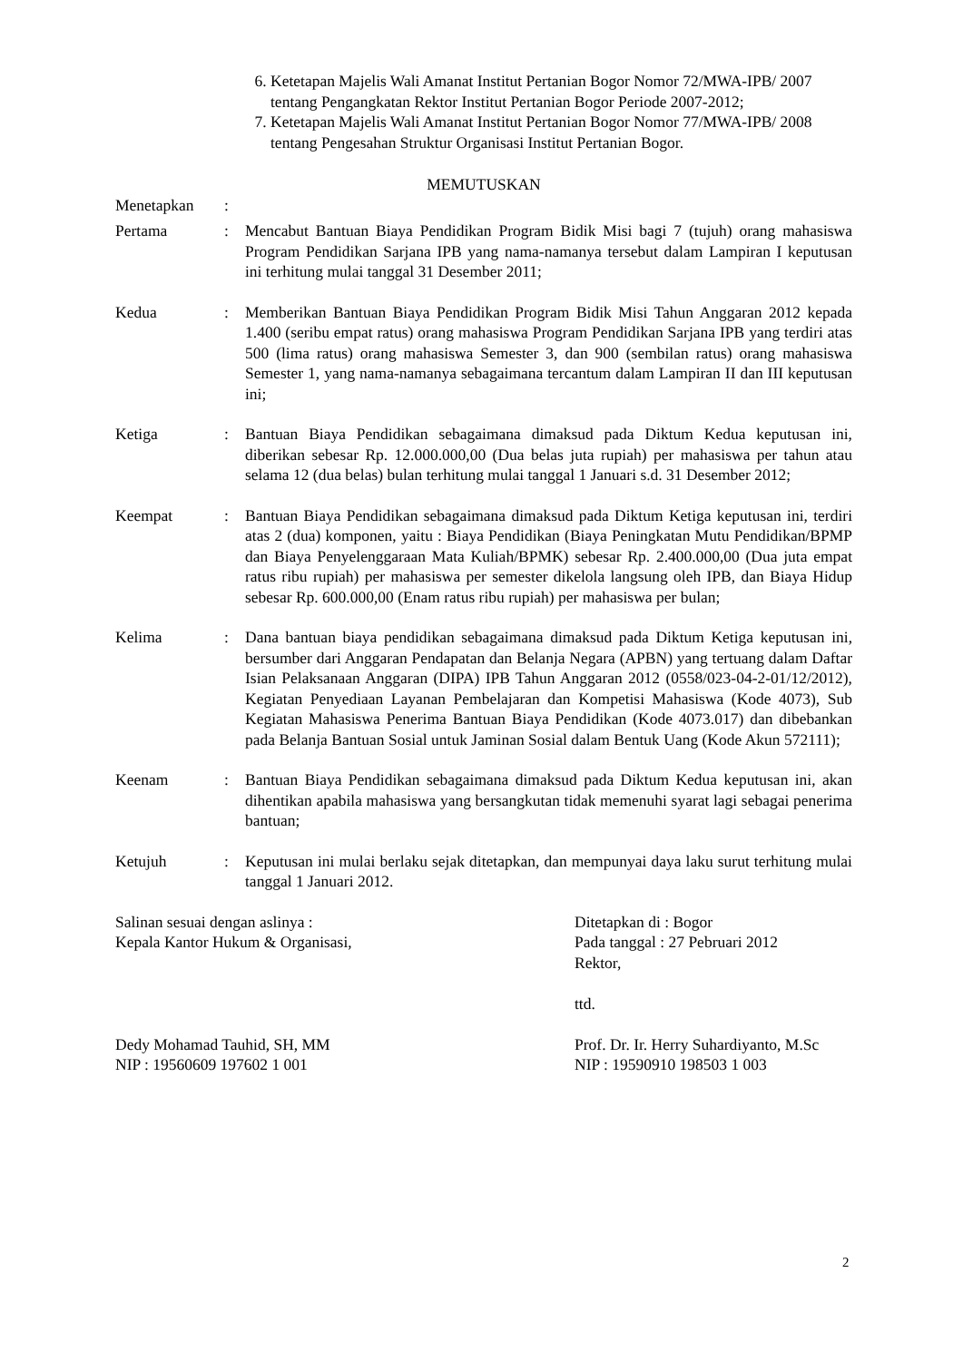6. Ketetapan Majelis Wali Amanat Institut Pertanian Bogor Nomor 72/MWA-IPB/ 2007 tentang Pengangkatan Rektor Institut Pertanian Bogor Periode 2007-2012;
7. Ketetapan Majelis Wali Amanat Institut Pertanian Bogor Nomor 77/MWA-IPB/ 2008 tentang Pengesahan Struktur Organisasi Institut Pertanian Bogor.
MEMUTUSKAN
Menetapkan :
Pertama : Mencabut Bantuan Biaya Pendidikan Program Bidik Misi bagi 7 (tujuh) orang mahasiswa Program Pendidikan Sarjana IPB yang nama-namanya tersebut dalam Lampiran I keputusan ini terhitung mulai tanggal 31 Desember 2011;
Kedua : Memberikan Bantuan Biaya Pendidikan Program Bidik Misi Tahun Anggaran 2012 kepada 1.400 (seribu empat ratus) orang mahasiswa Program Pendidikan Sarjana IPB yang terdiri atas 500 (lima ratus) orang mahasiswa Semester 3, dan 900 (sembilan ratus) orang mahasiswa Semester 1, yang nama-namanya sebagaimana tercantum dalam Lampiran II dan III keputusan ini;
Ketiga : Bantuan Biaya Pendidikan sebagaimana dimaksud pada Diktum Kedua keputusan ini, diberikan sebesar Rp. 12.000.000,00 (Dua belas juta rupiah) per mahasiswa per tahun atau selama 12 (dua belas) bulan terhitung mulai tanggal 1 Januari s.d. 31 Desember 2012;
Keempat : Bantuan Biaya Pendidikan sebagaimana dimaksud pada Diktum Ketiga keputusan ini, terdiri atas 2 (dua) komponen, yaitu : Biaya Pendidikan (Biaya Peningkatan Mutu Pendidikan/BPMP dan Biaya Penyelenggaraan Mata Kuliah/BPMK) sebesar Rp. 2.400.000,00 (Dua juta empat ratus ribu rupiah) per mahasiswa per semester dikelola langsung oleh IPB, dan Biaya Hidup sebesar Rp. 600.000,00 (Enam ratus ribu rupiah) per mahasiswa per bulan;
Kelima : Dana bantuan biaya pendidikan sebagaimana dimaksud pada Diktum Ketiga keputusan ini, bersumber dari Anggaran Pendapatan dan Belanja Negara (APBN) yang tertuang dalam Daftar Isian Pelaksanaan Anggaran (DIPA) IPB Tahun Anggaran 2012 (0558/023-04-2-01/12/2012), Kegiatan Penyediaan Layanan Pembelajaran dan Kompetisi Mahasiswa (Kode 4073), Sub Kegiatan Mahasiswa Penerima Bantuan Biaya Pendidikan (Kode 4073.017) dan dibebankan pada Belanja Bantuan Sosial untuk Jaminan Sosial dalam Bentuk Uang (Kode Akun 572111);
Keenam : Bantuan Biaya Pendidikan sebagaimana dimaksud pada Diktum Kedua keputusan ini, akan dihentikan apabila mahasiswa yang bersangkutan tidak memenuhi syarat lagi sebagai penerima bantuan;
Ketujuh : Keputusan ini mulai berlaku sejak ditetapkan, dan mempunyai daya laku surut terhitung mulai tanggal 1 Januari 2012.
Salinan sesuai dengan aslinya :
Kepala Kantor Hukum & Organisasi,
Dedy Mohamad Tauhid, SH, MM
NIP : 19560609 197602 1 001
Ditetapkan di : Bogor
Pada tanggal : 27 Pebruari 2012
Rektor,
ttd.
Prof. Dr. Ir. Herry Suhardiyanto, M.Sc
NIP : 19590910 198503 1 003
2